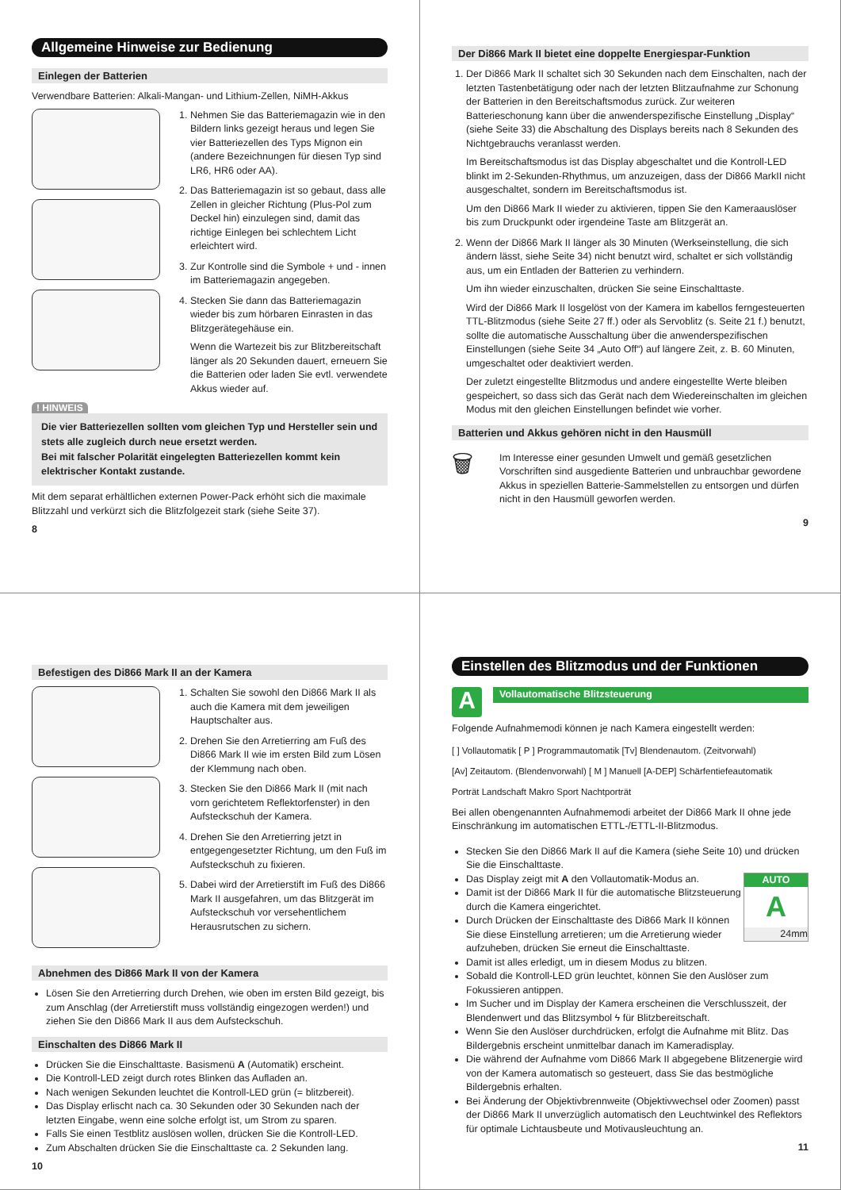Allgemeine Hinweise zur Bedienung
Einlegen der Batterien
Verwendbare Batterien: Alkali-Mangan- und Lithium-Zellen, NiMH-Akkus
1. Nehmen Sie das Batteriemagazin wie in den Bildern links gezeigt heraus und legen Sie vier Batteriezellen des Typs Mignon ein (andere Bezeichnungen für diesen Typ sind LR6, HR6 oder AA).
2. Das Batteriemagazin ist so gebaut, dass alle Zellen in gleicher Richtung (Plus-Pol zum Deckel hin) einzulegen sind, damit das richtige Einlegen bei schlechtem Licht erleichtert wird.
3. Zur Kontrolle sind die Symbole + und - innen im Batteriemagazin angegeben.
4. Stecken Sie dann das Batteriemagazin wieder bis zum hörbaren Einrasten in das Blitzgerätegehäuse ein.
Wenn die Wartezeit bis zur Blitzbereitschaft länger als 20 Sekunden dauert, erneuern Sie die Batterien oder laden Sie evtl. verwendete Akkus wieder auf.
! HINWEIS
Die vier Batteriezellen sollten vom gleichen Typ und Hersteller sein und stets alle zugleich durch neue ersetzt werden.
Bei mit falscher Polarität eingelegten Batteriezellen kommt kein elektrischer Kontakt zustande.
Mit dem separat erhältlichen externen Power-Pack erhöht sich die maximale Blitzzahl und verkürzt sich die Blitzfolgezeit stark (siehe Seite 37).
8
Der Di866 Mark II bietet eine doppelte Energiespar-Funktion
1. Der Di866 Mark II schaltet sich 30 Sekunden nach dem Einschalten, nach der letzten Tastenbetätigung oder nach der letzten Blitzaufnahme zur Schonung der Batterien in den Bereitschaftsmodus zurück. Zur weiteren Batterieschonung kann über die anwenderspezifische Einstellung „Display“ (siehe Seite 33) die Abschaltung des Displays bereits nach 8 Sekunden des Nichtgebrauchs veranlasst werden.
Im Bereitschaftsmodus ist das Display abgeschaltet und die Kontroll-LED blinkt im 2-Sekunden-Rhythmus, um anzuzeigen, dass der Di866 MarkII nicht ausgeschaltet, sondern im Bereitschaftsmodus ist.
Um den Di866 Mark II wieder zu aktivieren, tippen Sie den Kameraauslöser bis zum Druckpunkt oder irgendeine Taste am Blitzgerät an.
2. Wenn der Di866 Mark II länger als 30 Minuten (Werkseinstellung, die sich ändern lässt, siehe Seite 34) nicht benutzt wird, schaltet er sich vollständig aus, um ein Entladen der Batterien zu verhindern.
Um ihn wieder einzuschalten, drücken Sie seine Einschalttaste.
Wird der Di866 Mark II losgelöst von der Kamera im kabellos ferngesteuerten TTL-Blitzmodus (siehe Seite 27 ff.) oder als Servoblitz (s. Seite 21 f.) benutzt, sollte die automatische Ausschaltung über die anwenderspezifischen Einstellungen (siehe Seite 34 „Auto Off“) auf längere Zeit, z. B. 60 Minuten, umgeschaltet oder deaktiviert werden.
Der zuletzt eingestellte Blitzmodus und andere eingestellte Werte bleiben gespeichert, so dass sich das Gerät nach dem Wiedereinschalten im gleichen Modus mit den gleichen Einstellungen befindet wie vorher.
Batterien und Akkus gehören nicht in den Hausmüll
🗑
Im Interesse einer gesunden Umwelt und gemäß gesetzlichen Vorschriften sind ausgediente Batterien und unbrauchbar gewordene Akkus in speziellen Batterie-Sammelstellen zu entsorgen und dürfen nicht in den Hausmüll geworfen werden.
9
Befestigen des Di866 Mark II an der Kamera
1. Schalten Sie sowohl den Di866 Mark II als auch die Kamera mit dem jeweiligen Hauptschalter aus.
2. Drehen Sie den Arretierring am Fuß des Di866 Mark II wie im ersten Bild zum Lösen der Klemmung nach oben.
3. Stecken Sie den Di866 Mark II (mit nach vorn gerichtetem Reflektorfenster) in den Aufsteckschuh der Kamera.
4. Drehen Sie den Arretierring jetzt in entgegengesetzter Richtung, um den Fuß im Aufsteckschuh zu fixieren.
5. Dabei wird der Arretierstift im Fuß des Di866 Mark II ausgefahren, um das Blitzgerät im Aufsteckschuh vor versehentlichem Herausrutschen zu sichern.
Abnehmen des Di866 Mark II von der Kamera
Lösen Sie den Arretierring durch Drehen, wie oben im ersten Bild gezeigt, bis zum Anschlag (der Arretierstift muss vollständig eingezogen werden!) und ziehen Sie den Di866 Mark II aus dem Aufsteckschuh.
Einschalten des Di866 Mark II
Drücken Sie die Einschalttaste. Basismenü A (Automatik) erscheint.
Die Kontroll-LED zeigt durch rotes Blinken das Aufladen an.
Nach wenigen Sekunden leuchtet die Kontroll-LED grün (= blitzbereit).
Das Display erlischt nach ca. 30 Sekunden oder 30 Sekunden nach der letzten Eingabe, wenn eine solche erfolgt ist, um Strom zu sparen.
Falls Sie einen Testblitz auslösen wollen, drücken Sie die Kontroll-LED.
Zum Abschalten drücken Sie die Einschalttaste ca. 2 Sekunden lang.
10
Einstellen des Blitzmodus und der Funktionen
A
Vollautomatische Blitzsteuerung
Folgende Aufnahmemodi können je nach Kamera eingestellt werden:
[ ] Vollautomatik [ P ] Programmautomatik [Tv] Blendenautom. (Zeitvorwahl)
[Av] Zeitautom. (Blendenvorwahl) [ M ] Manuell [A-DEP] Schärfentiefeautomatik
Porträt Landschaft Makro Sport Nachtporträt
Bei allen obengenannten Aufnahmemodi arbeitet der Di866 Mark II ohne jede Einschränkung im automatischen ETTL-/ETTL-II-Blitzmodus.
Stecken Sie den Di866 Mark II auf die Kamera (siehe Seite 10) und drücken Sie die Einschalttaste.
Das Display zeigt mit A den Vollautomatik-Modus an. AUTO
A
24mm
Damit ist der Di866 Mark II für die automatische Blitzsteuerung durch die Kamera eingerichtet.
Durch Drücken der Einschalttaste des Di866 Mark II können Sie diese Einstellung arretieren; um die Arretierung wieder aufzuheben, drücken Sie erneut die Einschalttaste.
Damit ist alles erledigt, um in diesem Modus zu blitzen.
Sobald die Kontroll-LED grün leuchtet, können Sie den Auslöser zum Fokussieren antippen.
Im Sucher und im Display der Kamera erscheinen die Verschlusszeit, der Blendenwert und das Blitzsymbol ϟ für Blitzbereitschaft.
Wenn Sie den Auslöser durchdrücken, erfolgt die Aufnahme mit Blitz. Das Bildergebnis erscheint unmittelbar danach im Kameradisplay.
Die während der Aufnahme vom Di866 Mark II abgegebene Blitzenergie wird von der Kamera automatisch so gesteuert, dass Sie das bestmögliche Bildergebnis erhalten.
Bei Änderung der Objektivbrennweite (Objektivwechsel oder Zoomen) passt der Di866 Mark II unverzüglich automatisch den Leuchtwinkel des Reflektors für optimale Lichtausbeute und Motivausleuchtung an.
11